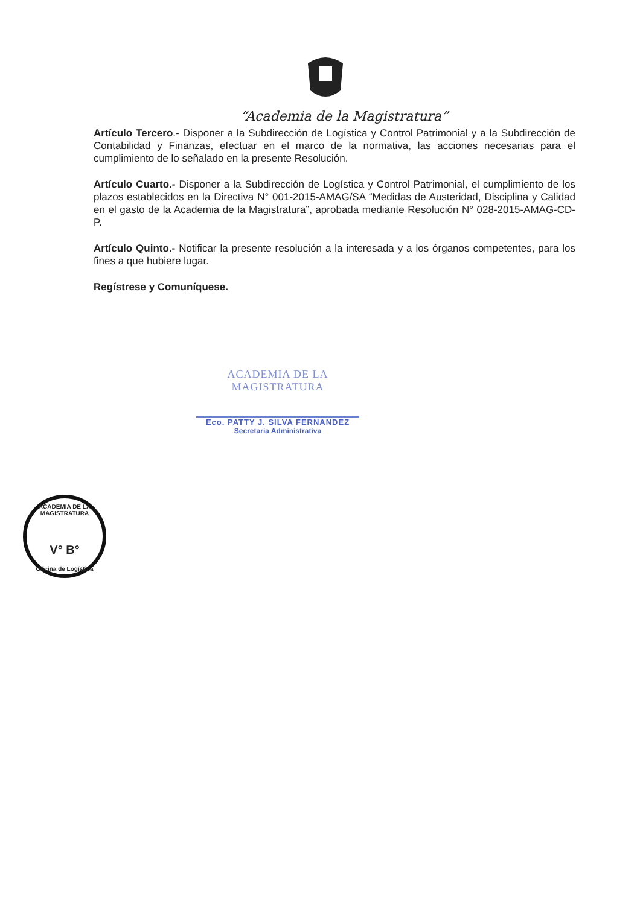“Academia de la Magistratura”
Artículo Tercero.- Disponer a la Subdirección de Logística y Control Patrimonial y a la Subdirección de Contabilidad y Finanzas, efectuar en el marco de la normativa, las acciones necesarias para el cumplimiento de lo señalado en la presente Resolución.
Artículo Cuarto.- Disponer a la Subdirección de Logística y Control Patrimonial, el cumplimiento de los plazos establecidos en la Directiva N° 001-2015-AMAG/SA “Medidas de Austeridad, Disciplina y Calidad en el gasto de la Academia de la Magistratura”, aprobada mediante Resolución N° 028-2015-AMAG-CD-P.
Artículo Quinto.- Notificar la presente resolución a la interesada y a los órganos competentes, para los fines a que hubiere lugar.
Regístrese y Comuníquese.
ACADEMIA DE LA MAGISTRATURA
Eco. PATTY J. SILVA FERNANDEZ
Secretaria Administrativa
ACADEMIA DE LA MAGISTRATURA
V° B°
Oficina de Logística